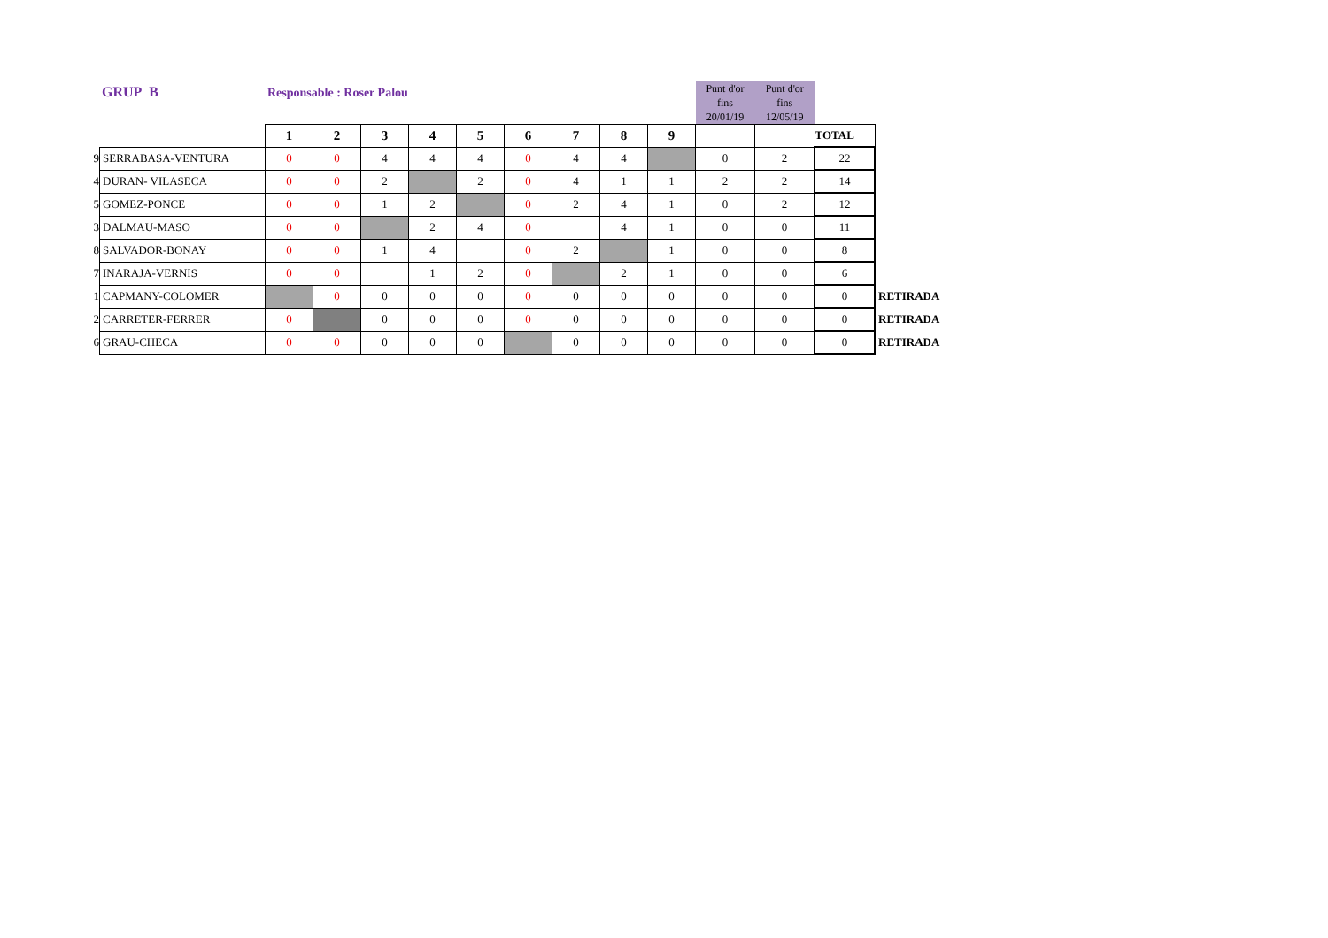GRUP B Responsable : Roser Palou
| | | | | | | | | | | | Punt d'or fins 20/01/19 | Punt d'or fins 12/05/19 | | |
| | | 1 | 2 | 3 | 4 | 5 | 6 | 7 | 8 | 9 | | | TOTAL | |
| 9 | SERRABASA-VENTURA | 0 | 0 | 4 | 4 | 4 | 0 | 4 | 4 | | 0 | 2 | 22 | |
| 4 | DURAN- VILASECA | 0 | 0 | 2 | | 2 | 0 | 4 | 1 | 1 | 2 | 2 | 14 | |
| 5 | GOMEZ-PONCE | 0 | 0 | 1 | 2 | | 0 | 2 | 4 | 1 | 0 | 2 | 12 | |
| 3 | DALMAU-MASO | 0 | 0 | | 2 | 4 | 0 | | 4 | 1 | 0 | 0 | 11 | |
| 8 | SALVADOR-BONAY | 0 | 0 | 1 | 4 | | 0 | 2 | | 1 | 0 | 0 | 8 | |
| 7 | INARAJA-VERNIS | 0 | 0 | | 1 | 2 | 0 | | 2 | 1 | 0 | 0 | 6 | |
| 1 | CAPMANY-COLOMER | | 0 | 0 | 0 | 0 | 0 | 0 | 0 | 0 | 0 | 0 | 0 | RETIRADA |
| 2 | CARRETER-FERRER | 0 | | 0 | 0 | 0 | 0 | 0 | 0 | 0 | 0 | 0 | 0 | RETIRADA |
| 6 | GRAU-CHECA | 0 | 0 | 0 | 0 | 0 | | 0 | 0 | 0 | 0 | 0 | 0 | RETIRADA |